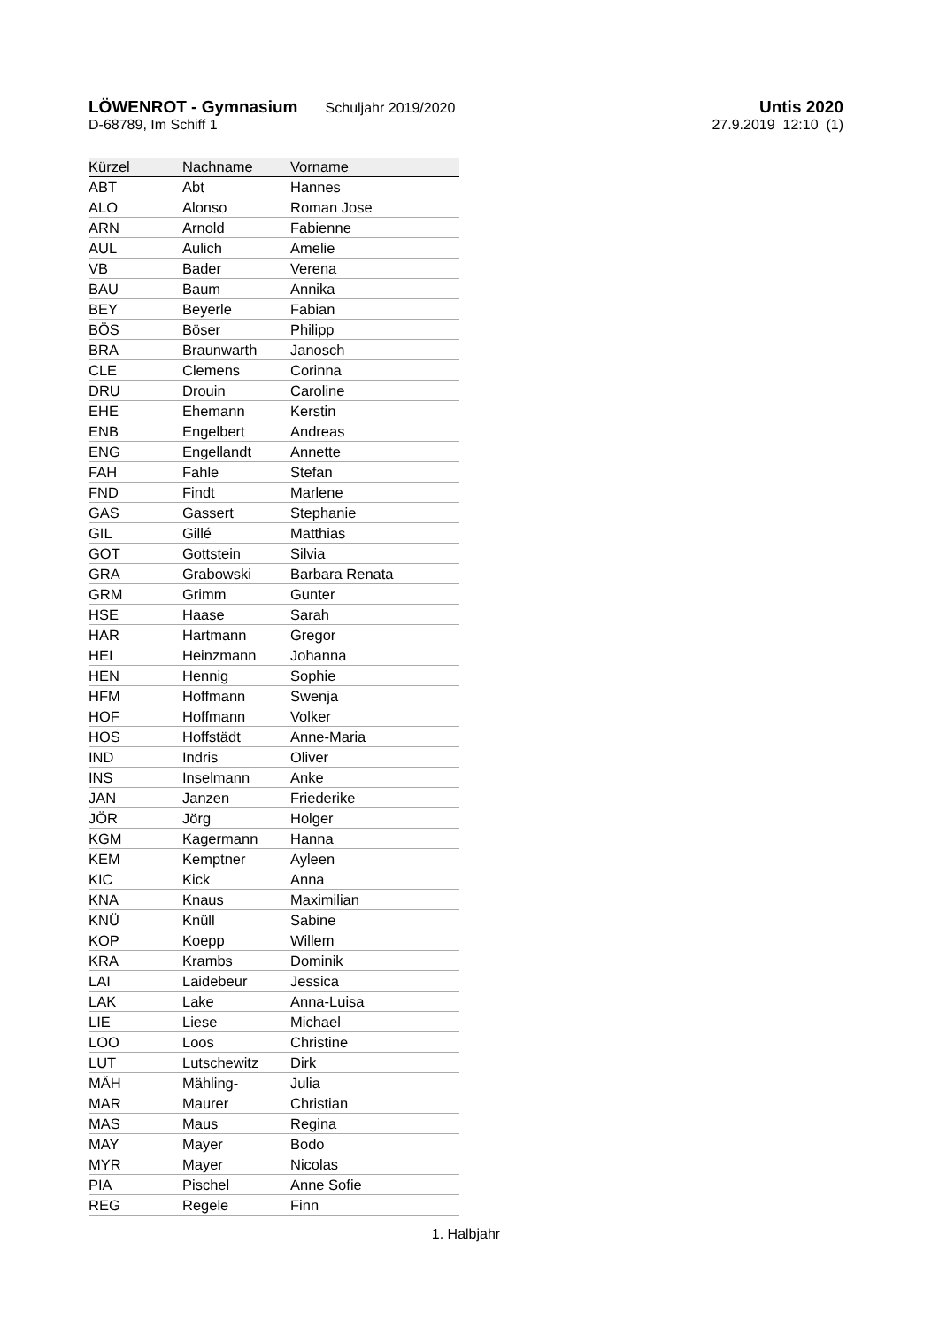LÖWENROT - Gymnasium Schuljahr 2019/2020 Untis 2020
D-68789, Im Schiff 1 27.9.2019 12:10 (1)
| Kürzel | Nachname | Vorname |
| --- | --- | --- |
| ABT | Abt | Hannes |
| ALO | Alonso | Roman Jose |
| ARN | Arnold | Fabienne |
| AUL | Aulich | Amelie |
| VB | Bader | Verena |
| BAU | Baum | Annika |
| BEY | Beyerle | Fabian |
| BÖS | Böser | Philipp |
| BRA | Braunwarth | Janosch |
| CLE | Clemens | Corinna |
| DRU | Drouin | Caroline |
| EHE | Ehemann | Kerstin |
| ENB | Engelbert | Andreas |
| ENG | Engellandt | Annette |
| FAH | Fahle | Stefan |
| FND | Findt | Marlene |
| GAS | Gassert | Stephanie |
| GIL | Gillé | Matthias |
| GOT | Gottstein | Silvia |
| GRA | Grabowski | Barbara Renata |
| GRM | Grimm | Gunter |
| HSE | Haase | Sarah |
| HAR | Hartmann | Gregor |
| HEI | Heinzmann | Johanna |
| HEN | Hennig | Sophie |
| HFM | Hoffmann | Swenja |
| HOF | Hoffmann | Volker |
| HOS | Hoffstädt | Anne-Maria |
| IND | Indris | Oliver |
| INS | Inselmann | Anke |
| JAN | Janzen | Friederike |
| JÖR | Jörg | Holger |
| KGM | Kagermann | Hanna |
| KEM | Kemptner | Ayleen |
| KIC | Kick | Anna |
| KNA | Knaus | Maximilian |
| KNÜ | Knüll | Sabine |
| KOP | Koepp | Willem |
| KRA | Krambs | Dominik |
| LAI | Laidebeur | Jessica |
| LAK | Lake | Anna-Luisa |
| LIE | Liese | Michael |
| LOO | Loos | Christine |
| LUT | Lutschewitz | Dirk |
| MÄH | Mähling- | Julia |
| MAR | Maurer | Christian |
| MAS | Maus | Regina |
| MAY | Mayer | Bodo |
| MYR | Mayer | Nicolas |
| PIA | Pischel | Anne Sofie |
| REG | Regele | Finn |
1. Halbjahr